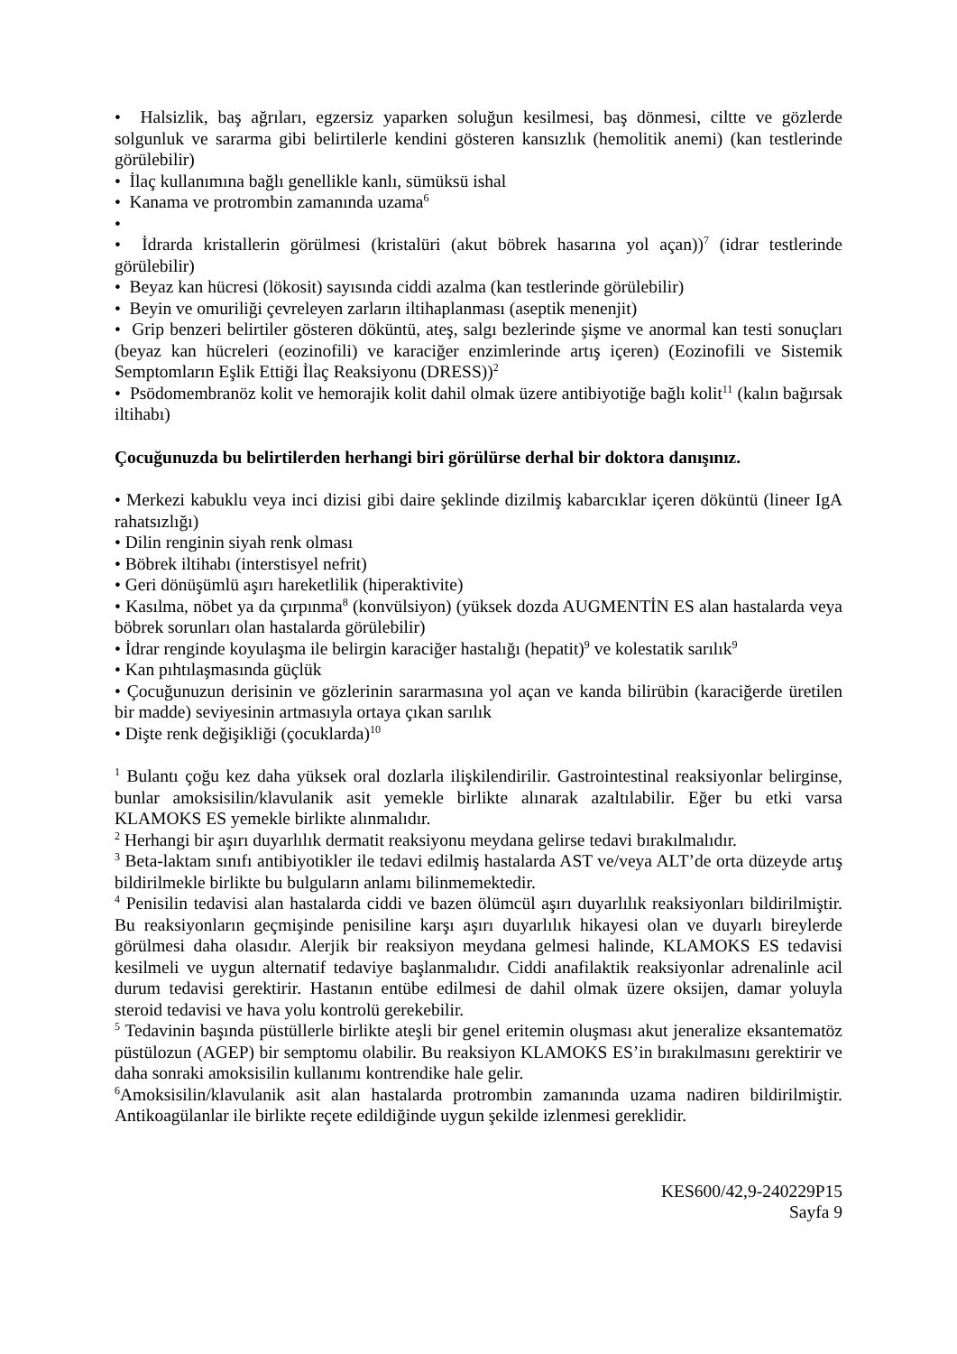• Halsizlik, baş ağrıları, egzersiz yaparken soluğun kesilmesi, baş dönmesi, ciltte ve gözlerde solgunluk ve sararma gibi belirtilerle kendini gösteren kansızlık (hemolitik anemi) (kan testlerinde görülebilir)
• İlaç kullanımına bağlı genellikle kanlı, sümüksü ishal
• Kanama ve protrombin zamanında uzama<sup>6</sup>
•
• İdrarda kristallerin görülmesi (kristalüri (akut böbrek hasarına yol açan))<sup>7</sup> (idrar testlerinde görülebilir)
• Beyaz kan hücresi (lökosit) sayısında ciddi azalma (kan testlerinde görülebilir)
• Beyin ve omuriliği çevreleyen zarların iltihaplanması (aseptik menenjit)
• Grip benzeri belirtiler gösteren döküntü, ateş, salgı bezlerinde şişme ve anormal kan testi sonuçları (beyaz kan hücreleri (eozinofili) ve karaciğer enzimlerinde artış içeren) (Eozinofili ve Sistemik Semptomların Eşlik Ettiği İlaç Reaksiyonu (DRESS))<sup>2</sup>
• Psödomembranöz kolit ve hemorajik kolit dahil olmak üzere antibiyotiğe bağlı kolit<sup>11</sup> (kalın bağırsak iltihabı)
Çocuğunuzda bu belirtilerden herhangi biri görülürse derhal bir doktora danışınız.
• Merkezi kabuklu veya inci dizisi gibi daire şeklinde dizilmiş kabarcıklar içeren döküntü (lineer IgA rahatsızlığı)
• Dilin renginin siyah renk olması
• Böbrek iltihabı (interstisyel nefrit)
• Geri dönüşümlü aşırı hareketlilik (hiperaktivite)
• Kasılma, nöbet ya da çırpınma<sup>8</sup> (konvülsiyon) (yüksek dozda AUGMENTİN ES alan hastalarda veya böbrek sorunları olan hastalarda görülebilir)
• İdrar renginde koyulaşma ile belirgin karaciğer hastalığı (hepatit)<sup>9</sup> ve kolestatik sarılık<sup>9</sup>
• Kan pıhtılaşmasında güçlük
• Çocuğunuzun derisinin ve gözlerinin sararmasına yol açan ve kanda bilirübin (karaciğerde üretilen bir madde) seviyesinin artmasıyla ortaya çıkan sarılık
• Dişte renk değişikliği (çocuklarda)<sup>10</sup>
<sup>1</sup> Bulantı çoğu kez daha yüksek oral dozlarla ilişkilendirilir. Gastrointestinal reaksiyonlar belirginse, bunlar amoksisilin/klavulanik asit yemekle birlikte alınarak azaltılabilir. Eğer bu etki varsa KLAMOKS ES yemekle birlikte alınmalıdır.
<sup>2</sup> Herhangi bir aşırı duyarlılık dermatit reaksiyonu meydana gelirse tedavi bırakılmalıdır.
<sup>3</sup> Beta-laktam sınıfı antibiyotikler ile tedavi edilmiş hastalarda AST ve/veya ALT’de orta düzeyde artış bildirilmekle birlikte bu bulguların anlamı bilinmemektedir.
<sup>4</sup> Penisilin tedavisi alan hastalarda ciddi ve bazen ölümcül aşırı duyarlılık reaksiyonları bildirilmiştir. Bu reaksiyonların geçmişinde penisiline karşı aşırı duyarlılık hikayesi olan ve duyarlı bireylerde görülmesi daha olasıdır. Alerjik bir reaksiyon meydana gelmesi halinde, KLAMOKS ES tedavisi kesilmeli ve uygun alternatif tedaviye başlanmalıdır. Ciddi anafilaktik reaksiyonlar adrenalinle acil durum tedavisi gerektirir. Hastanın entübe edilmesi de dahil olmak üzere oksijen, damar yoluyla steroid tedavisi ve hava yolu kontrolü gerekebilir.
<sup>5</sup> Tedavinin başında püstüllerle birlikte ateşli bir genel eritemin oluşması akut jeneralize eksantematöz püstülozun (AGEP) bir semptomu olabilir. Bu reaksiyon KLAMOKS ES’in bırakılmasını gerektirir ve daha sonraki amoksisilin kullanımı kontrendike hale gelir.
<sup>6</sup> Amoksisilin/klavulanik asit alan hastalarda protrombin zamanında uzama nadiren bildirilmiştir. Antikoagülanlar ile birlikte reçete edildiğinde uygun şekilde izlenmesi gereklidir.
KES600/42,9-240229P15
Sayfa 9